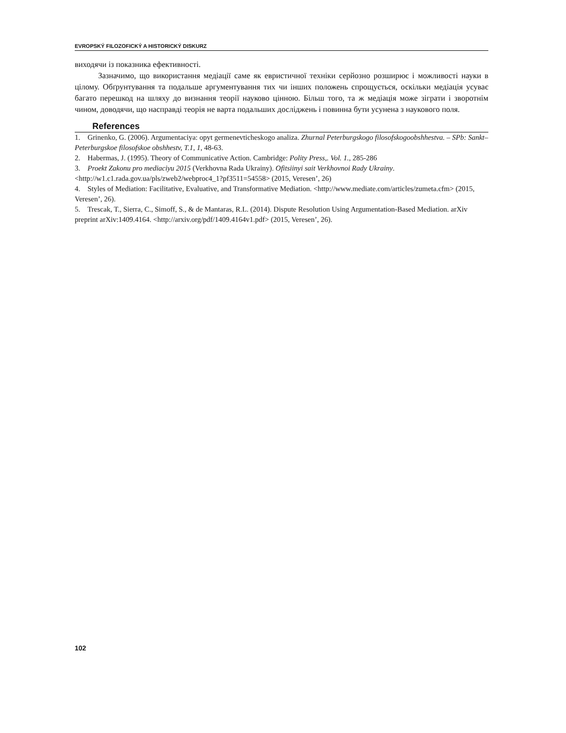EVROPSKÝ FILOZOFICKÝ A HISTORICKÝ DISKURZ
виходячи із показника ефективності.
Зазначимо, що використання медіації саме як евристичної техніки серйозно розширює і можливості науки в цілому. Обґрунтування та подальше аргументування тих чи інших положень спрощується, оскільки медіація усуває багато перешкод на шляху до визнання теорії науково цінною. Більш того, та ж медіація може зіграти і зворотнім чином, доводячи, що насправді теорія не варта подальших досліджень і повинна бути усунена з наукового поля.
References
1. Grinenko, G. (2006). Argumentaciya: opyt germenevticheskogo analiza. Zhurnal Peterburgskogo filosofskogoobshhestva. – SPb: Sankt–Peterburgskoe filosofskoe obshhestv, T.1, 1, 48-63.
2. Habermas, J. (1995). Theory of Communicative Action. Cambridge: Polity Press,. Vol. 1., 285-286
3. Proekt Zakonu pro mediaciyu 2015 (Verkhovna Rada Ukrainy). Ofitsiinyi sait Verkhovnoi Rady Ukrainy. <http://w1.c1.rada.gov.ua/pls/zweb2/webproc4_1?pf3511=54558> (2015, Veresen’, 26)
4. Styles of Mediation: Facilitative, Evaluative, and Transformative Mediation. <http://www.mediate.com/articles/zumeta.cfm> (2015, Veresen’, 26).
5. Trescak, T., Sierra, C., Simoff, S., & de Mantaras, R.L. (2014). Dispute Resolution Using Argumentation-Based Mediation. arXiv preprint arXiv:1409.4164. <http://arxiv.org/pdf/1409.4164v1.pdf> (2015, Veresen’, 26).
102